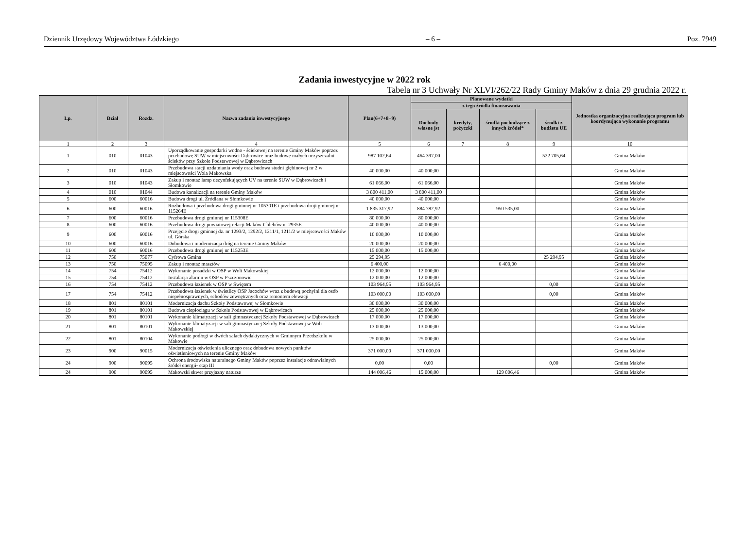Dziennik Urzędowy Województwa Łódzkiego – 6 – Poz. 7949
Zadania inwestycyjne w 2022 rok
Tabela nr 3 Uchwały Nr XLVI/262/22 Rady Gminy Maków z dnia 29 grudnia 2022 r.
| Lp. | Dział | Rozdz. | Nazwa zadania inwestycyjnego | Plan(6+7+8+9) | Planowane wydatki | | | | Jednostka organizacyjna realizująca program lub koordynująca wykonanie programu |
| --- | --- | --- | --- | --- | --- | --- | --- | --- | --- |
| | | | | | z tego źródła finansowania | | | | |
| | | | | | Dochody własne jst | kredyty, pożyczki | środki pochodzące z innych źródeł* | środki z budżetu UE | |
| 1 | 2 | 3 | 4 | 5 | 6 | 7 | 8 | 9 | 10 |
| 1 | 010 | 01043 | Uporządkowanie gospodarki wodno - ściekowej na terenie Gminy Maków poprzez przebudowę SUW w miejscowości Dąbrowice oraz budowę małych oczyszczalni ścieków przy Szkole Podstawowej w Dąbrowicach | 987 102,64 | 464 397,00 | | | 522 705,64 | Gmina Maków |
| 2 | 010 | 01043 | Przebudowa stacji uzdatniania wody oraz budowa studni głębinowej nr 2 w miejscowości Wola Makowska | 40 000,00 | 40 000,00 | | | | Gmina Maków |
| 3 | 010 | 01043 | Zakup i montaż lamp dezynfekujących UV na terenie SUW w Dąbrowicach i Słomkowie | 61 066,00 | 61 066,00 | | | | Gmina Maków |
| 4 | 010 | 01044 | Budowa kanalizacji na terenie Gminy Maków | 3 800 411,00 | 3 800 411,00 | | | | Gmina Maków |
| 5 | 600 | 60016 | Budowa drogi ul. Źródlana w Słomkowie | 40 000,00 | 40 000,00 | | | | Gmina Maków |
| 6 | 600 | 60016 | Rozbudowa i przebudowa drogi gminnej nr 105301E i przebudowa droji gminnej nr 115264E | 1 835 317,92 | 884 782,92 | | 950 535,00 | | Gmina Maków |
| 7 | 600 | 60016 | Przebudowa drogi gminnej nr 115308E | 80 000,00 | 80 000,00 | | | | Gmina Maków |
| 8 | 600 | 60016 | Przebudowa drogi powiatowej relacji Maków-Chlebów nr 2935E | 40 000,00 | 40 000,00 | | | | Gmina Maków |
| 9 | 600 | 60016 | Przejęcie drogi gminnej dz. nr 1293/2, 1292/2, 1211/1, 1211/2 w miejscowości Maków ul. Górska | 10 000,00 | 10 000,00 | | | | Gmina Maków |
| 10 | 600 | 60016 | Dobudowa i modernizacja dróg na terenie Gminy Maków | 20 000,00 | 20 000,00 | | | | Gmina Maków |
| 11 | 600 | 60016 | Przebudowa drogi gminnej nr 115253E | 15 000,00 | 15 000,00 | | | | Gmina Maków |
| 12 | 750 | 75077 | Cyfrowa Gmina | 25 294,95 | | | | 25 294,95 | Gmina Maków |
| 13 | 750 | 75095 | Zakup i montaż masztów | 6 400,00 | | | 6 400,00 | | Gmina Maków |
| 14 | 754 | 75412 | Wykonanie posadzki w OSP w Woli Makowskiej | 12 000,00 | 12 000,00 | | | | Gmina Maków |
| 15 | 754 | 75412 | Instalacja alarmu w OSP w Pszczonowie | 12 000,00 | 12 000,00 | | | | Gmina Maków |
| 16 | 754 | 75412 | Przebudowa łazienek w OSP w Świętem | 103 964,95 | 103 964,95 | | | 0,00 | Gmina Maków |
| 17 | 754 | 75412 | Przebudowa łazienek w świetlicy OSP Jacochów wraz z budową pochylni dla osób niepełnosprawnych, schodów zewnętrznych oraz remontem elewacji | 103 000,00 | 103 000,00 | | | 0,00 | Gmina Maków |
| 18 | 801 | 80101 | Modernizacja dachu Szkoły Podstawowej w Słomkowie | 30 000,00 | 30 000,00 | | | | Gmina Maków |
| 19 | 801 | 80101 | Budowa ciepłociągu w Szkole Podstawowej w Dąbrowicach | 25 000,00 | 25 000,00 | | | | Gmina Maków |
| 20 | 801 | 80101 | Wykonanie klimatyzacji w sali gimnastycznej Szkoły Podstawowej w Dąbrowicach | 17 000,00 | 17 000,00 | | | | Gmina Maków |
| 21 | 801 | 80101 | Wykonanie klimatyzacji w sali gimnastycznej Szkoły Podstawowej w Woli Makowskiej | 13 000,00 | 13 000,00 | | | | Gmina Maków |
| 22 | 801 | 80104 | Wykonanie podłogi w dwóch salach dydaktycznych w Gminnym Przedszkolu w Makowie | 25 000,00 | 25 000,00 | | | | Gmina Maków |
| 23 | 900 | 90015 | Modernizacja oświetlenia ulicznego oraz dobudowa nowych punktów oświetleniowych na terenie Gminy Maków | 371 000,00 | 371 000,00 | | | | Gmina Maków |
| 24 | 900 | 90095 | Ochrona środowiska naturalnego Gminy Maków poprzez instalacje odnawialnych źródeł energii- etap III | 0,00 | 0,00 | | | 0,00 | Gmina Maków |
| 24 | 900 | 90095 | Makowski skwer przyjazny naturze | 144 006,46 | 15 000,00 | | 129 006,46 | | Gmina Maków |